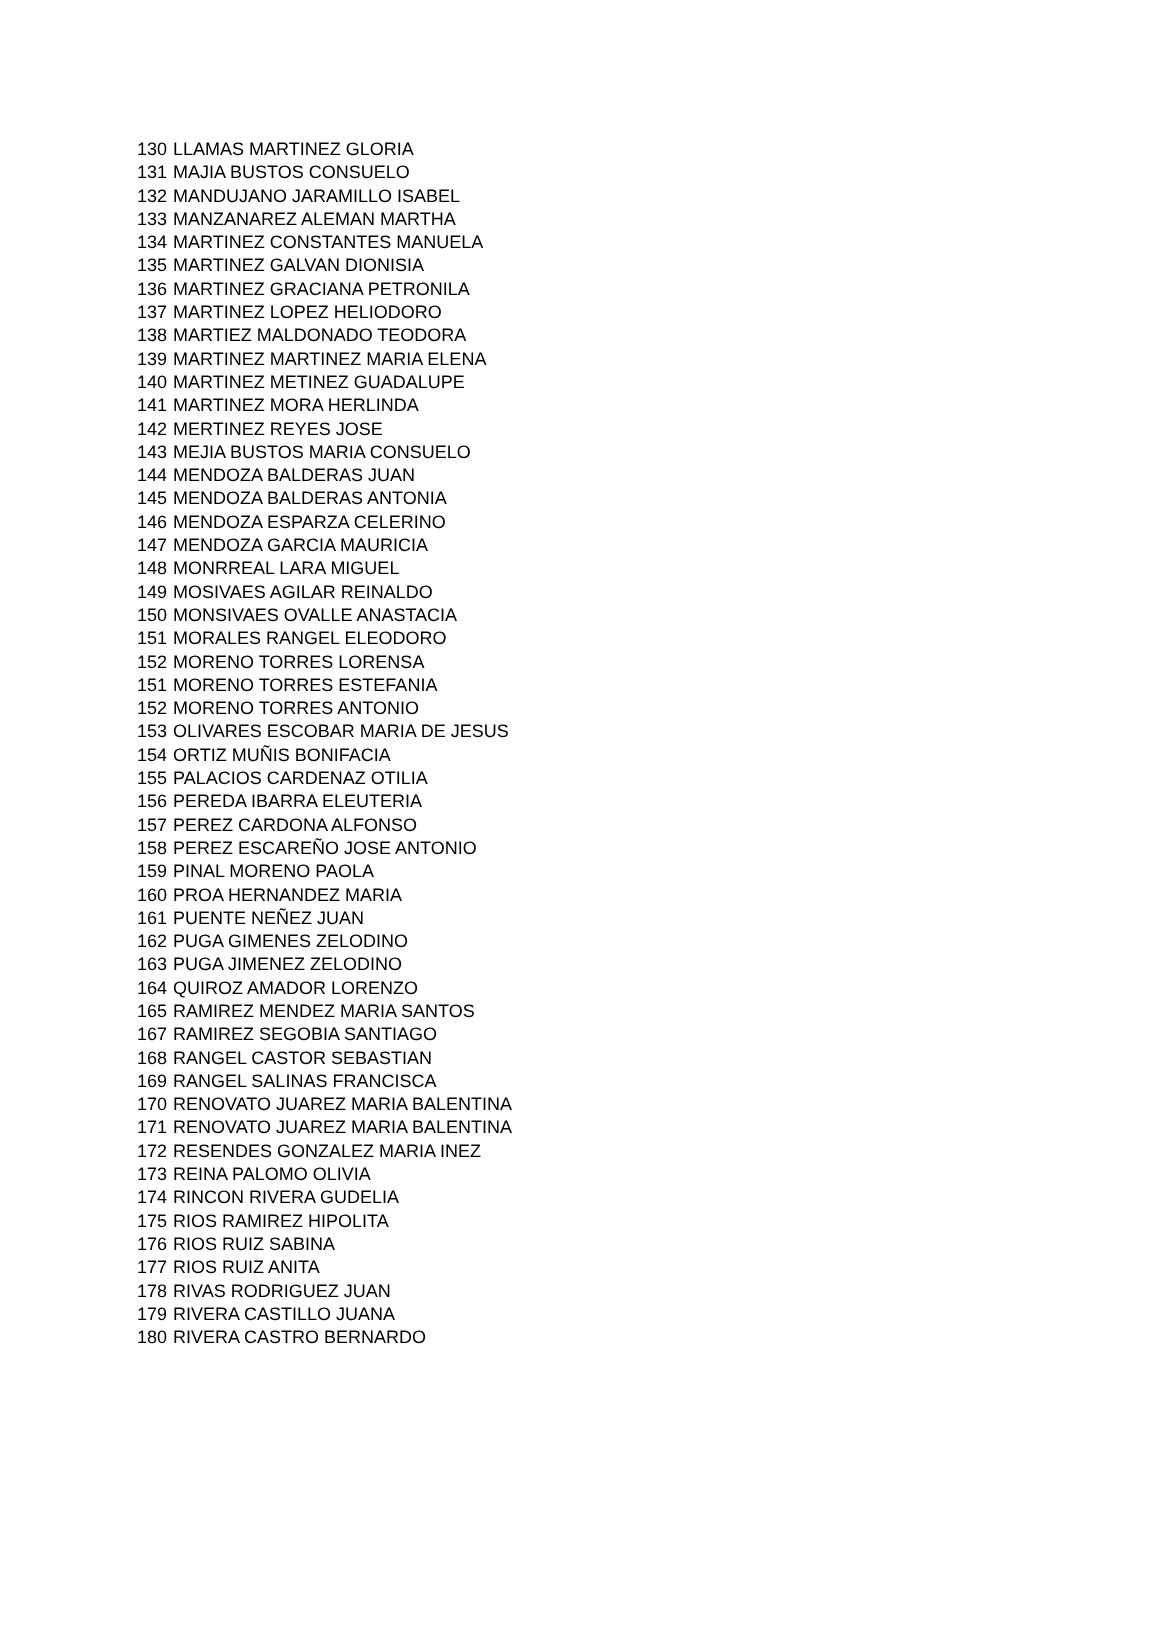| 130 | LLAMAS MARTINEZ GLORIA |
| 131 | MAJIA BUSTOS CONSUELO |
| 132 | MANDUJANO JARAMILLO ISABEL |
| 133 | MANZANAREZ ALEMAN MARTHA |
| 134 | MARTINEZ CONSTANTES MANUELA |
| 135 | MARTINEZ GALVAN DIONISIA |
| 136 | MARTINEZ GRACIANA PETRONILA |
| 137 | MARTINEZ LOPEZ HELIODORO |
| 138 | MARTIEZ MALDONADO TEODORA |
| 139 | MARTINEZ MARTINEZ MARIA ELENA |
| 140 | MARTINEZ METINEZ GUADALUPE |
| 141 | MARTINEZ MORA HERLINDA |
| 142 | MERTINEZ REYES JOSE |
| 143 | MEJIA BUSTOS MARIA CONSUELO |
| 144 | MENDOZA BALDERAS JUAN |
| 145 | MENDOZA BALDERAS ANTONIA |
| 146 | MENDOZA ESPARZA CELERINO |
| 147 | MENDOZA GARCIA MAURICIA |
| 148 | MONRREAL LARA MIGUEL |
| 149 | MOSIVAES AGILAR REINALDO |
| 150 | MONSIVAES OVALLE ANASTACIA |
| 151 | MORALES RANGEL ELEODORO |
| 152 | MORENO TORRES LORENSA |
| 151 | MORENO TORRES ESTEFANIA |
| 152 | MORENO TORRES ANTONIO |
| 153 | OLIVARES ESCOBAR MARIA DE JESUS |
| 154 | ORTIZ MUÑIS BONIFACIA |
| 155 | PALACIOS CARDENAZ OTILIA |
| 156 | PEREDA IBARRA ELEUTERIA |
| 157 | PEREZ CARDONA ALFONSO |
| 158 | PEREZ ESCAREÑO JOSE ANTONIO |
| 159 | PINAL MORENO PAOLA |
| 160 | PROA HERNANDEZ MARIA |
| 161 | PUENTE NEÑEZ JUAN |
| 162 | PUGA GIMENES ZELODINO |
| 163 | PUGA JIMENEZ ZELODINO |
| 164 | QUIROZ AMADOR LORENZO |
| 165 | RAMIREZ MENDEZ MARIA SANTOS |
| 167 | RAMIREZ SEGOBIA SANTIAGO |
| 168 | RANGEL CASTOR SEBASTIAN |
| 169 | RANGEL SALINAS FRANCISCA |
| 170 | RENOVATO JUAREZ MARIA BALENTINA |
| 171 | RENOVATO JUAREZ MARIA BALENTINA |
| 172 | RESENDES GONZALEZ MARIA INEZ |
| 173 | REINA PALOMO OLIVIA |
| 174 | RINCON RIVERA GUDELIA |
| 175 | RIOS RAMIREZ HIPOLITA |
| 176 | RIOS RUIZ SABINA |
| 177 | RIOS RUIZ ANITA |
| 178 | RIVAS RODRIGUEZ JUAN |
| 179 | RIVERA CASTILLO JUANA |
| 180 | RIVERA CASTRO BERNARDO |